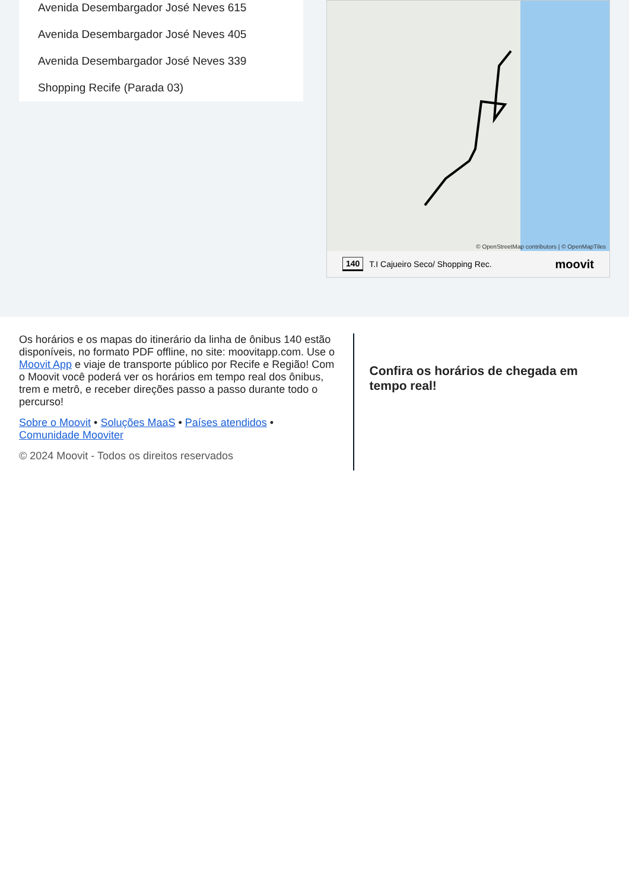Avenida Desembargador José Neves 615
Avenida Desembargador José Neves 405
Avenida Desembargador José Neves 339
Shopping Recife (Parada 03)
© OpenStreetMap contributors | © OpenMapTiles
140 T.I Cajueiro Seco/ Shopping Rec. moovit
Os horários e os mapas do itinerário da linha de ônibus 140 estão disponíveis, no formato PDF offline, no site: moovitapp.com. Use o Moovit App e viaje de transporte público por Recife e Região! Com o Moovit você poderá ver os horários em tempo real dos ônibus, trem e metrô, e receber direções passo a passo durante todo o percurso!
Sobre o Moovit • Soluções MaaS • Países atendidos • Comunidade Mooviter
© 2024 Moovit - Todos os direitos reservados
Confira os horários de chegada em tempo real!